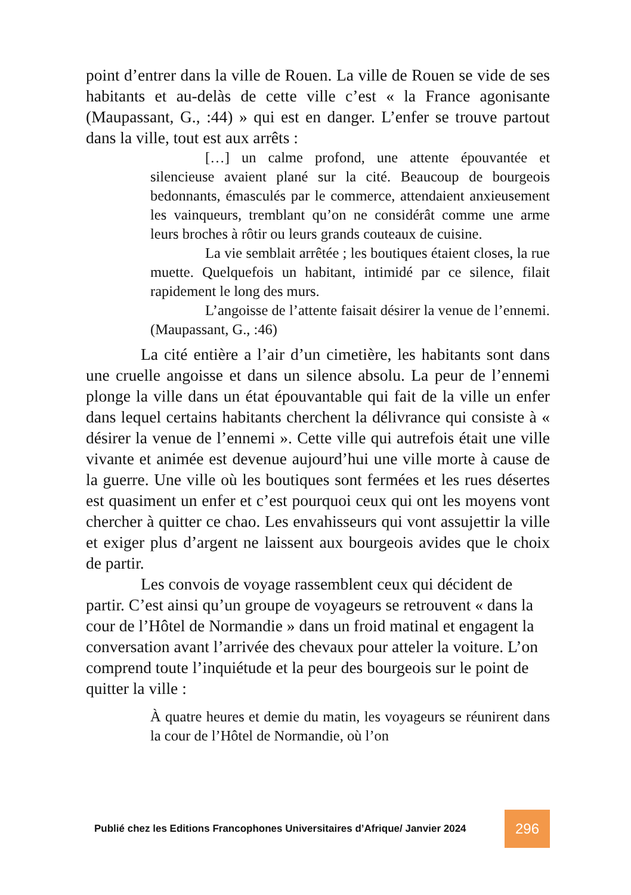point d’entrer dans la ville de Rouen. La ville de Rouen se vide de ses habitants et au-delàs de cette ville c’est « la France agonisante (Maupassant, G., :44) » qui est en danger. L’enfer se trouve partout dans la ville, tout est aux arrêts :
[…] un calme profond, une attente épouvantée et silencieuse avaient plané sur la cité. Beaucoup de bourgeois bedonnants, émasculés par le commerce, attendaient anxieusement les vainqueurs, tremblant qu’on ne considérât comme une arme leurs broches à rôtir ou leurs grands couteaux de cuisine.
La vie semblait arrêtée ; les boutiques étaient closes, la rue muette. Quelquefois un habitant, intimidé par ce silence, filait rapidement le long des murs.
L’angoisse de l’attente faisait désirer la venue de l’ennemi. (Maupassant, G., :46)
La cité entière a l’air d’un cimetière, les habitants sont dans une cruelle angoisse et dans un silence absolu. La peur de l’ennemi plonge la ville dans un état épouvantable qui fait de la ville un enfer dans lequel certains habitants cherchent la délivrance qui consiste à « désirer la venue de l’ennemi ». Cette ville qui autrefois était une ville vivante et animée est devenue aujourd’hui une ville morte à cause de la guerre. Une ville où les boutiques sont fermées et les rues désertes est quasiment un enfer et c’est pourquoi ceux qui ont les moyens vont chercher à quitter ce chao. Les envahisseurs qui vont assujettir la ville et exiger plus d’argent ne laissent aux bourgeois avides que le choix de partir.
Les convois de voyage rassemblent ceux qui décident de partir. C’est ainsi qu’un groupe de voyageurs se retrouvent « dans la cour de l’Hôtel de Normandie » dans un froid matinal et engagent la conversation avant l’arrivée des chevaux pour atteler la voiture. L’on comprend toute l’inquiétude et la peur des bourgeois sur le point de quitter la ville :
À quatre heures et demie du matin, les voyageurs se réunirent dans la cour de l’Hôtel de Normandie, où l’on
Publié chez les Editions Francophones Universitaires d’Afrique/ Janvier 2024 296